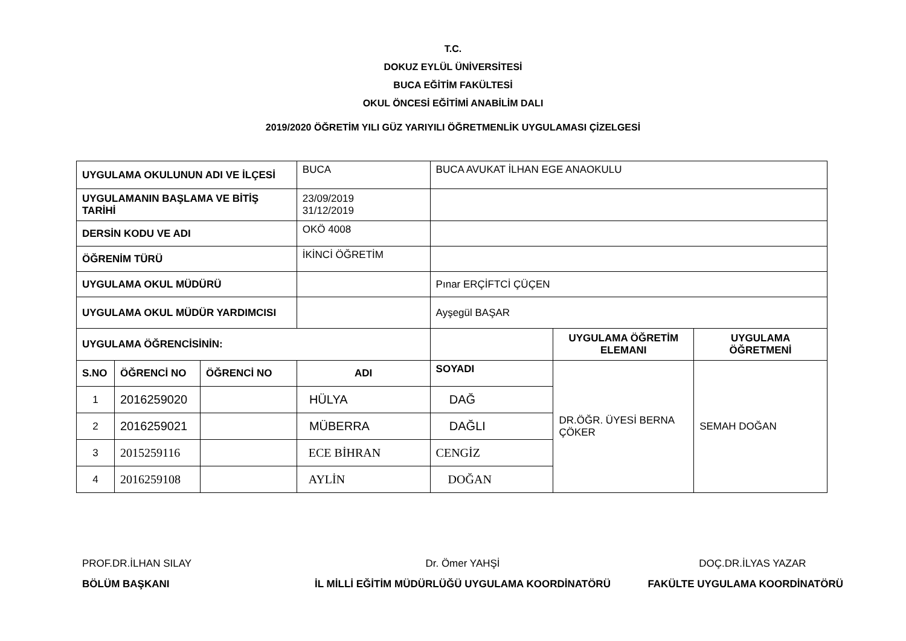T.C.
DOKUZ EYLÜL ÜNİVERSİTESİ
BUCA EĞİTİM FAKÜLTESİ
OKUL ÖNCESİ EĞİTİMİ ANABİLİM DALI
2019/2020 ÖĞRETİM YILI GÜZ YARIYILI ÖĞRETMENLİK UYGULAMASI ÇİZELGESİ
| UYGULAMA OKULUNUN ADI VE İLÇESİ | | | BUCA | BUCA AVUKAT İLHAN EGE ANAOKULU | | |
| UYGULAMANIN BAŞLAMA VE BİTİŞ TARİHİ | | | 23/09/2019 31/12/2019 | | | |
| DERSİN KODU VE ADI | | | OKÖ 4008 | | | |
| ÖĞRENİM TÜRÜ | | | İKİNCİ ÖĞRETİM | | | |
| UYGULAMA OKUL MÜDÜRÜ | | | | Pınar ERÇİFTCİ ÇÜÇEN | | |
| UYGULAMA OKUL MÜDÜR YARDIMCISI | | | | Ayşegül BAŞAR | | |
| UYGULAMA ÖĞRENCİSİNİN: | | | | | UYGULAMA ÖĞRETİM ELEMANI | UYGULAMA ÖĞRETMENİ |
| S.NO | ÖĞRENCİ NO | ÖĞRENCİ NO | ADI | SOYADI | DR.ÖĞR. ÜYESİ BERNA ÇÖKER | SEMAH DOĞAN |
| 1 | 2016259020 | | HÜLYA | DAĞ | | |
| 2 | 2016259021 | | MÜBERRA | DAĞLI | | |
| 3 | 2015259116 | | ECE BİHRAN | CENGİZ | | |
| 4 | 2016259108 | | AYLİN | DOĞAN | | |
PROF.DR.İLHAN SILAY
BÖLÜM BAŞKANI
Dr. Ömer YAHŞİ
İL MİLLİ EĞİTİM MÜDÜRLÜĞÜ UYGULAMA KOORDİNATÖRÜ
DOÇ.DR.İLYAS YAZAR
FAKÜLTE UYGULAMA KOORDİNATÖRÜ